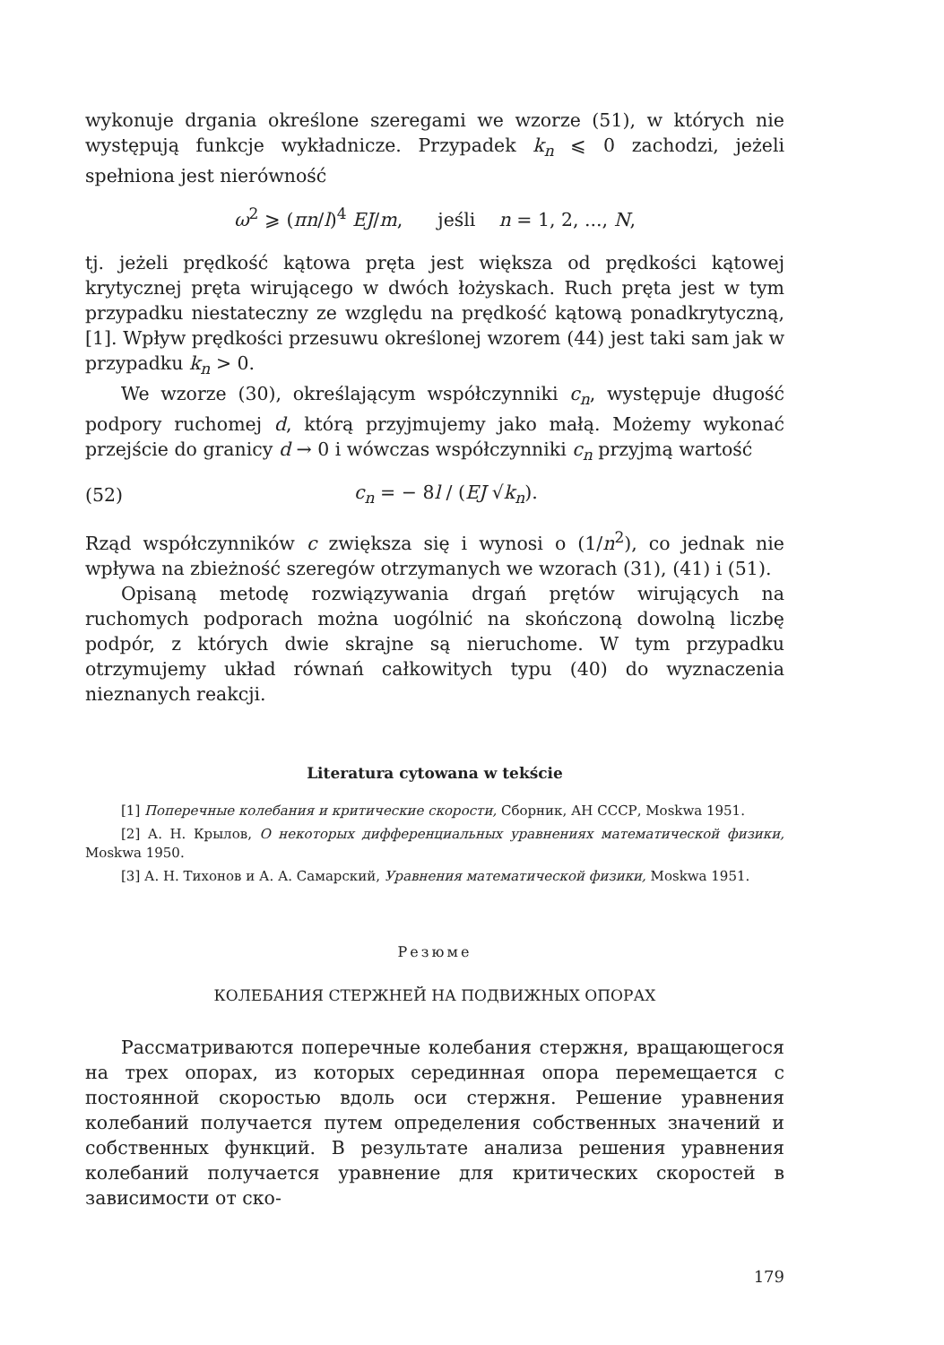wykonuje drgania określone szeregami we wzorze (51), w których nie występują funkcje wykładnicze. Przypadek k<sub>n</sub> ⩽ 0 zachodzi, jeżeli spełniona jest nierówność
ω<sup>2</sup> ⩾ (πn/l)<sup>4</sup> EJ/m, jeśli n = 1, 2, ..., N,
tj. jeżeli prędkość kątowa pręta jest większa od prędkości kątowej krytycznej pręta wirującego w dwóch łożyskach. Ruch pręta jest w tym przypadku niestateczny ze względu na prędkość kątową ponadkrytyczną, [1]. Wpływ prędkości przesuwu określonej wzorem (44) jest taki sam jak w przypadku k<sub>n</sub> > 0.
We wzorze (30), określającym współczynniki c<sub>n</sub>, występuje długość podpory ruchomej d, którą przyjmujemy jako małą. Możemy wykonać przejście do granicy d → 0 i wówczas współczynniki c<sub>n</sub> przyjmą wartość
(52) c<sub>n</sub> = − 8l / (EJ √k<sub>n</sub>).
Rząd współczynników c zwiększa się i wynosi o (1/n<sup>2</sup>), co jednak nie wpływa na zbieżność szeregów otrzymanych we wzorach (31), (41) i (51).
Opisaną metodę rozwiązywania drgań prętów wirujących na ruchomych podporach można uogólnić na skończoną dowolną liczbę podpór, z których dwie skrajne są nieruchome. W tym przypadku otrzymujemy układ równań całkowitych typu (40) do wyznaczenia nieznanych reakcji.
Literatura cytowana w tekście
[1] Поперечные колебания и критические скорости, Сборник, АН СССР, Moskwa 1951.
[2] А. Н. Крылов, О некоторых дифференциальных уравнениях математической физики, Moskwa 1950.
[3] А. Н. Тихонов и А. А. Самарский, Уравнения математической физики, Moskwa 1951.
Резюме
КОЛЕБАНИЯ СТЕРЖНЕЙ НА ПОДВИЖНЫХ ОПОРАХ
Рассматриваются поперечные колебания стержня, вращающегося на трех опорах, из которых серединная опора перемещается с постоянной скоростью вдоль оси стержня. Решение уравнения колебаний получается путем определения собственных значений и собственных функций. В результате анализа решения уравнения колебаний получается уравнение для критических скоростей в зависимости от ско-
179